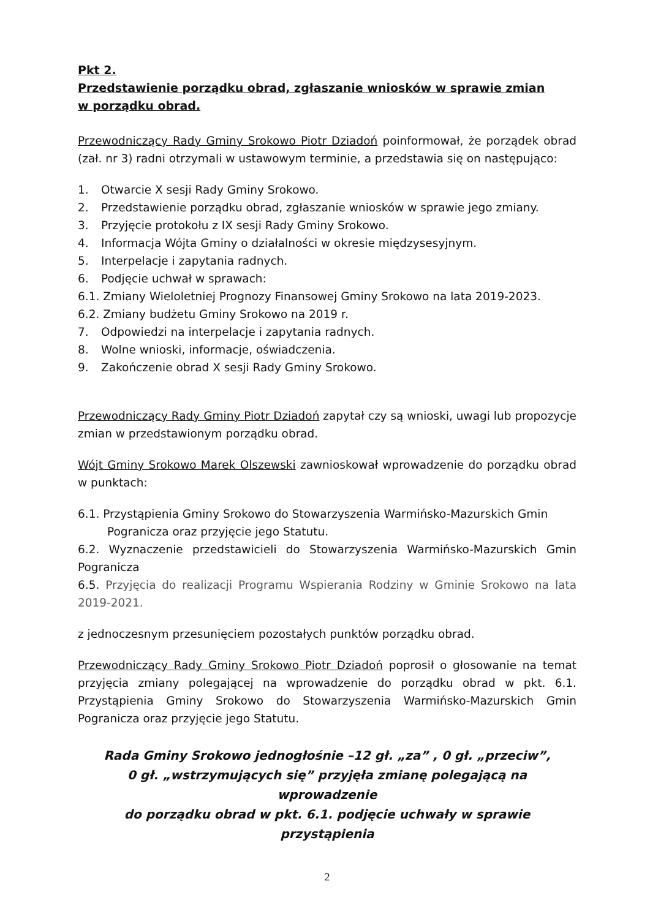Pkt 2.
Przedstawienie porządku obrad, zgłaszanie wniosków w sprawie zmian
w porządku obrad.
Przewodniczący Rady Gminy Srokowo Piotr Dziadoń poinformował, że porządek obrad (zał. nr 3) radni otrzymali w ustawowym terminie, a przedstawia się on następująco:
1. Otwarcie X sesji Rady Gminy Srokowo.
2. Przedstawienie porządku obrad, zgłaszanie wniosków w sprawie jego zmiany.
3. Przyjęcie protokołu z IX sesji Rady Gminy Srokowo.
4. Informacja Wójta Gminy o działalności w okresie międzysesyjnym.
5. Interpelacje i zapytania radnych.
6. Podjęcie uchwał w sprawach:
6.1. Zmiany Wieloletniej Prognozy Finansowej Gminy Srokowo na lata 2019-2023.
6.2. Zmiany budżetu Gminy Srokowo na 2019 r.
7. Odpowiedzi na interpelacje i zapytania radnych.
8. Wolne wnioski, informacje, oświadczenia.
9. Zakończenie obrad X sesji Rady Gminy Srokowo.
Przewodniczący Rady Gminy Piotr Dziadoń zapytał czy są wnioski, uwagi lub propozycje zmian w przedstawionym porządku obrad.
Wójt Gminy Srokowo Marek Olszewski zawnioskował wprowadzenie do porządku obrad w punktach:
6.1. Przystąpienia Gminy Srokowo do Stowarzyszenia Warmińsko-Mazurskich Gmin
Pogranicza oraz przyjęcie jego Statutu.
6.2. Wyznaczenie przedstawicieli do Stowarzyszenia Warmińsko-Mazurskich Gmin Pogranicza
6.5. Przyjęcia do realizacji Programu Wspierania Rodziny w Gminie Srokowo na lata 2019-2021.
z jednoczesnym przesunięciem pozostałych punktów porządku obrad.
Przewodniczący Rady Gminy Srokowo Piotr Dziadoń poprosił o głosowanie na temat przyjęcia zmiany polegającej na wprowadzenie do porządku obrad w pkt. 6.1. Przystąpienia Gminy Srokowo do Stowarzyszenia Warmińsko-Mazurskich Gmin Pogranicza oraz przyjęcie jego Statutu.
Rada Gminy Srokowo jednogłośnie –12 gł. „za” , 0 gł. „przeciw”,
0 gł. „wstrzymujących się” przyjęła zmianę polegającą na wprowadzenie
do porządku obrad w pkt. 6.1. podjęcie uchwały w sprawie przystąpienia
2